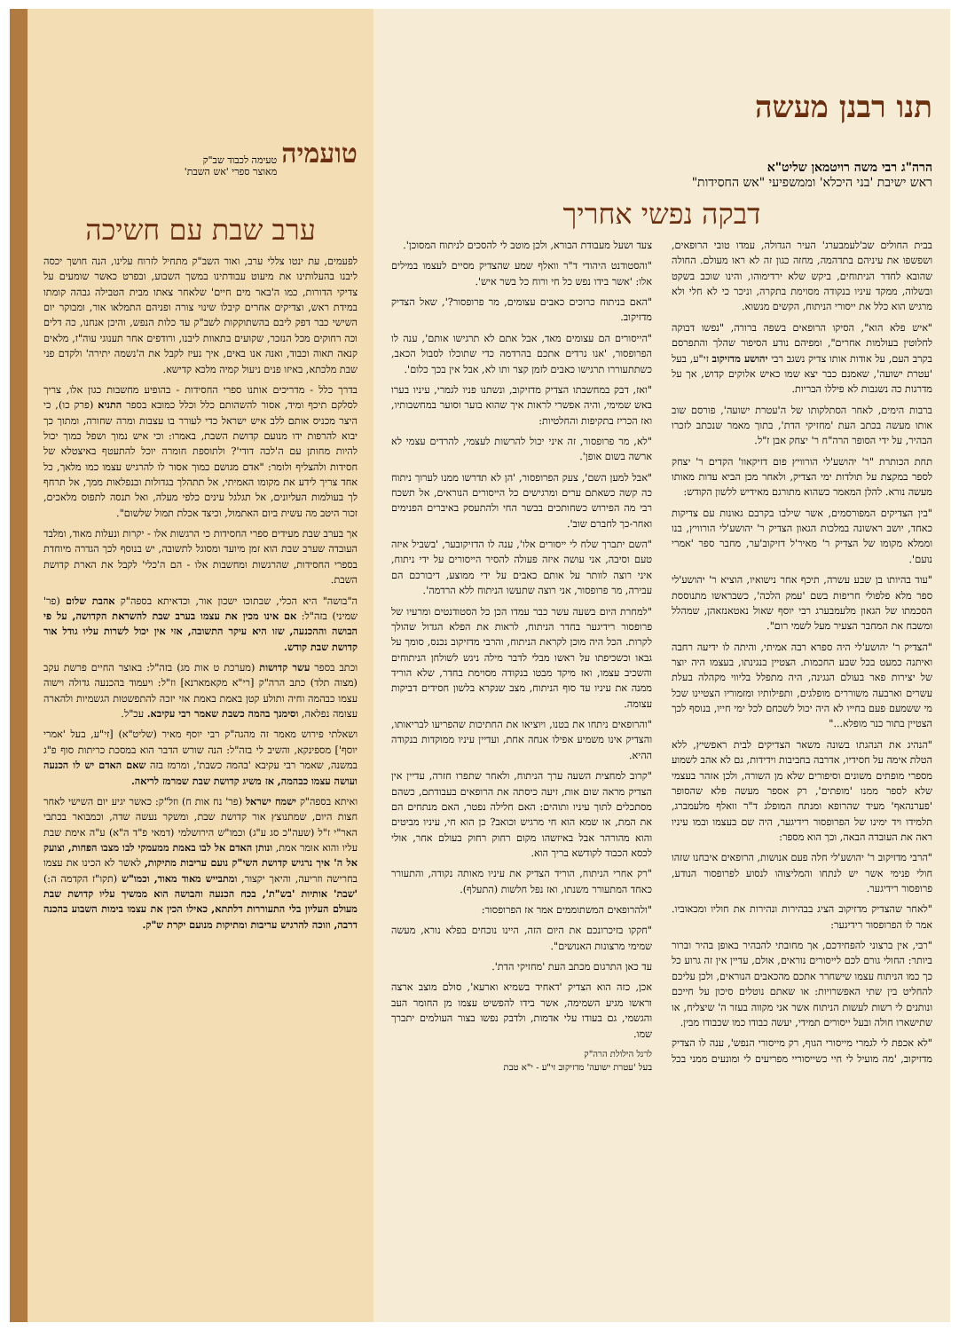תנו רבנן מעשה
הרה"ג רבי משה רויטמאן שליט"א
ראש ישיבת 'בני היכלא' וממשפיעי "אש החסידות"
דבקה נפשי אחריך
בבית החולים שב'לעמבערג' העיר הגדולה, עמדו טובי הרופאים, ושפשפו את עיניהם בתדהמה, מחזה כגון זה לא ראו מעולם. החולה שהובא לחדר הניתוחים, ביקש שלא ירדימוהו, והינו שוכב בשקט ובשלוה, ממקד עיניו בנקודה מסוימת בתקרה, וניכר כי לא חלי ולא מרגיש הוא כלל את ייסורי הניתוח, הקשים מנשוא.
"איש פלא הוא", הסיקו הרופאים בשפה ברורה, "נפשו דבוקה לחלוטין בעולמות אחרים", ומפיהם נודע הסיפור שהלך והתפרסם בקרב העם, על אודות אותו צדיק נשגב רבי יהושע מדזיקוב זי"ע, בעל 'עטרת ישועה', שאמנם כבר יצא שמו כאיש אלוקים קדוש, אך על מדרגות כה נשגבות לא פיללו הבריות.
ברבות הימים, לאחר הסתלקותו של ה'עטרת ישועה', פורסם שוב אותו מעשה בכתב העת 'מחזיקי הדת', בתוך מאמר שנכתב לזכרו הבהיר, על ידי הסופר הרה"ח ר' יצחק אבן ז"ל.
תחת הכותרת "ר' יהושע'לי הורוויץ פום דזיקאוו' הקדים ר' יצחק לספר במקצת על תולדות ימי הצדיק, ולאחר מכן הביא עדות מאותו מעשה נורא. להלן המאמר כשהוא מתורגם מאידיש ללשון הקודש:
"בין הצדיקים המפורסמים, אשר שילבו בקרבם גאונות עם צדיקות כאחד, יושב ראשונה במלכות הגאון הצדיק ר' יהושע'לי הורוויץ, בנו וממלא מקומו של הצדיק ר' מאיר'ל דזיקוב'ער, מחבר ספר 'אמרי נועם'.
"עוד בהיותו בן שבע עשרה, תיכף אחר נישואיו, הוציא ר' יהושע'לי ספר מלא פלפולי חריפות בשם 'עמק הלכה', כשבראשו מתנוססת הסכמתו של הגאון מלעמבערג רבי יוסף שאול נאטאנזאהן, שמהלל ומשבח את המחבר הצעיר מעל לשמי רום".
"הצדיק ר' יהושע'לי היה ספרא רבה אמיתי, והיתה לו ידיעה רחבה ואיתנה כמעט בכל שבע החכמות. הצטיין בנגינתו, בעצמו היה יוצר של יצירות פאר בעולם הנגינה, היה מתפלל בליווי מקהלה בעלת עשרים וארבעה משוררים מופלגים, ותפילותיו ומזמוריו הצטיינו שכל מי ששמעם פעם בחייו לא היה יכול לשכחם לכל ימי חייו, בנוסף לכך הצטיין בתור כנר מופלא..."
"הנהיג את הנהגתו בשונה משאר הצדיקים לבית ראפשיץ, ללא הטלת אימה על חסידיו, אדרבה בחביבות וידידות, גם לא אהב לשמוע מספרי מופתים משונים וסיפורים שלא מן השורה, ולכן אזהר בעצמי שלא לספר ממנו 'מופתים', רק אספר מעשה פלא שהסופר 'פערנהאף' מעיד שהרופא ומנתח המופלג ד"ר וואלף מלעמברג, תלמידו ויד ימינו של הפרופסור רידיגער, היה שם בעצמו ובמו עיניו ראה את העובדה הבאה, וכך הוא מספר:
"הרבי מדזיקוב ר' יהושע'לי חלה פעם אנושות, הרופאים איבחנו שזהו חולי פנימי אשר יש לנתחו והמליצוהו לנסוע לפרופסור הנודע, פרופסור רידיגער.
"לאחר שהצדיק מדזיקוב הציג בבהירות ונהירות את חוליו ומכאוביו. אמר לו הפרופסור רידיגער:
"רבי, אין ברצוני להפחידכם, אך מחובתי להבהיר באופן בהיר וברור ביותר: החולי גורם לכם לייסורים נוראים, אולם, עדיין אין זה גרוע כל כך כמו הניתוח עצמו שישחרר אתכם מהכאבים הנוראים, ולכן עליכם להחליט בין שתי האפשרויות: או שאתם נוטלים סיכון על חייכם ונותנים לי רשות לעשות הניתוח אשר אני מקווה בעזר ה' שיצליח, או שתישארו חולה ובעל ייסורים תמידי, יעשה כבודו כמו שכבודו מבין.
"לא אכפת לי לגמרי מייסורי הגוף, רק מייסורי הנפש', ענה לו הצדיק מדזיקוב, 'מה מועיל לי חיי כשייסוריי מפריעים לי ומונעים ממני בכל צעד ושעל מעבודת הבורא, ולכן מוטב לי להסכים לניתוח המסוכן'.
"והסטודנט היהודי ד"ר וואלף שמע שהצדיק מסיים לעצמו במילים אלו: 'אשר בידו נפש כל חי ורוח כל בשר איש'.
"האם בניתוח כרוכים כאבים עצומים, מר פרופסור?', שאל הצדיק מדזיקוב.
"הייסורים הם עצומים מאד, אבל אתם לא תרגישו אותם', ענה לו הפרופסור, 'אנו נרדים אתכם בהרדמה כדי שתוכלו לסבול הכאב, כשתתעוררו תרגישו כאבים לזמן קצר ותו לא, אבל אין בכך כלום'.
"ואז, דבק במחשבתו הצדיק מדזיקוב, ונשתנו פניו לגמרי, עיניו בערו באש שמימי, והיה אפשרי לראות איך שהוא בוער וסוער במחשבותיו, ואז הכריז בתקיפות והחלטיות:
"לא, מר פרופסור, זה איני יכול להרשות לעצמי, להרדים עצמי לא ארשה בשום אופן'.
"אבל למען השם', צעק הפרופסור, 'הן לא תדרשו ממנו לערוך ניתוח כה קשה כשאתם ערים ומרגישים כל הייסורים הנוראים, אל תשכח רבי מה הפירוש כשחותכים בבשר החי ולהתעסק באיברים הפנימים ואחר-כך לחברם שוב'.
"השם יתברך שלח לי ייסורים אלו', ענה לו הדזיקובער, 'בשביל איזה טעם וסיבה, אני עושה איזה פעולה להסיר הייסורים על ידי ניתוח, איני רוצה לוותר על אותם כאבים על ידי ממוצע, דיבורכם הם עבירה, מר פרופסור, אני רוצה שתעשו הניתוח ללא הרדמה'.
"למחרת היום בשעה עשר כבר עמדו הכן כל הסטודנטים ומרעיו של פרופסור רידיגער בחדר הניתוח, לראות את הפלא הגדול שהולך לקרות. הכל היה מוכן לקראת הניתוח, והרבי מדזיקוב נכנס, סומך על גבאו וכשכיפתו על ראשו מבלי לדבר מילה ניגש לשולחן הניתוחים והשכיב עצמו, ואז מיקד מבטו בנקודה מסוימת בחדר, שלא הוריד ממנה את עיניו עד סוף הניתוח, מצב שנקרא בלשון חסידים דביקות עצומה.
"והרופאים ניתחו את בטנו, ויוציאו את החתיכות שהפריעו לבריאותו, והצדיק אינו משמיע אפילו אנחה אחת, ועדיין עיניו ממוקדות בנקודה ההיא.
"קרוב למחצית השעה ערך הניתוח, ולאחר שתפרו חזרה, עדיין אין הצדיק מראה שום אות, זיעה כיסתה את הרופאים בעבודתם, כשהם מסתכלים לתוך עיניו ותוהים: האם חלילה נפטר, האם מנתחים הם את המת, או שמא הוא חי מרגיש וכואב? כן הוא חי, עיניו מביטים והוא מהורהר אבל באיזשהו מקום רחוק רחוק בעולם אחר, אולי לכסא הכבוד לקודשא בריך הוא.
"רק אחרי הניתוח, הוריד הצדיק את עיניו מאותה נקודה, והתעורר כאחד המתעורר משנתו, ואז נפל חלשות (התעלף).
"ולהרופאים המשתוממים אמר אז הפרופסור:
"חקקו בזיכרונכם את היום הזה, היינו נוכחים בפלא נורא, מעשה שמימי מרצונות האנושים".
עד כאן התרגום מכתב העת 'מחזיקי הדת'.
אכן, כזה הוא הצדיק 'דאחיד בשמיא וארעא', סולם מוצב ארצה וראשו מגיע השמימה, אשר בידו להפשיט עצמו מן החומר העב והגשמי, גם בעודו עלי אדמות, ולדבק נפשו בצור העולמים יתברך שמו.
לרגל הילולת הרה"ק
בעל 'עטרת ישועה' מדזיקוב זי"ע - י"א טבת
טועמיה
טעימה לכבוד שב"ק
מאוצר ספרי 'אש השבת'
ערב שבת עם חשיכה
לפעמים, עת ינטו צללי ערב, ואור השב"ק מתחיל לזרוח עלינו, הנה חושך יכסה ליבנו בהעלותינו את מיעוט עבודתינו במשך השבוע, ובפרט כאשר שומעים על צדיקי הדורות, כמו ה'באר מים חיים' שלאחר צאתו מבית הטבילה גבהה קומתו במידת ראש, וצדיקים אחרים קיבלו שינוי צורה ופניהם התמלאו אור, ומבוקר יום השישי כבר דפק ליבם בהשתוקקות לשב"ק עד כלות הנפש, והיכן אנחנו, כה דלים וכה רחוקים מכל הנזכר, שקועים בתאוות ליבנו, ורודפים אחר תענוגי עוה"ז, מלאים קנאה תאוה וכבוד, ואנה אנו באים, איך נעיז לקבל את ה'נשמה יתירה' ולקדם פני שבת מלכתא, באיזו פנים ניעול קמיה מלכא קדישא.
בדרך כלל - מדריכים אותנו ספרי החסידות - בהופיע מחשבות כגון אלו, צריך לסלקם תיכף ומיד, אסור להשהותם כלל וכלל כמובא בספר התניא (פרק כו), כי היצר מכניס אותם ללב איש ישראל כדי לעורר בו עצבות ומרה שחורה, ומתוך כך יבוא להרפות ידו מנועם קדושת השבת, באמרו: וכי איש נמוך ושפל כמוך יכול להיות מחותן עם ה'לכה דודי'? ולתוספת חומרה יוכל להתעטף באיצטלא של חסידות ולהצליף ולומר: "אדם מגושם כמוך אסור לו להרגיש עצמו כמו מלאך, כל אחד צריך לידע את מקומו האמיתי, אל תתהלך בגדולות ובנפלאות ממך, אל תרחף לך בעולמות העליונים, אל תגלגל עינים כלפי מעלה, ואל תנסה לתפוס מלאכים, זכור היטב מה עשית ביום האתמול, וכיצד אכלת תמול שלשום".
אך בערב שבת מעידים ספרי החסידות כי הרגשות אלו - יקרות ונעלות מאוד, ומלבד העובדה שערב שבת הוא זמן מיועד ומסוגל לתשובה, יש בנוסף לכך הגדרה מיוחדת בספרי החסידות, שהרגשות ומחשבות אלו - הם ה'כלי' לקבל את הארת קדושת השבת.
ה"בושה" היא הכלי, שבתוכו ישכון אור, וכדאיתא בספה"ק אהבת שלום (פר' שמיני) בזה"ל: אם אינו מכין את עצמו בערב שבת להשראת הקדושה, על פי הבושה וההכנעה, שזו היא עיקר התשובה, אזי אין יכול לשרות עליו גודל אור קדושת שבת קודש.
וכתב בספר עשר קדושות (מערכת ט אות מג) בזה"ל: באוצר החיים פרשת עקב (מצוה תלד) כתב הרה"ק [רי"א מקאמארנא] וז"ל: ויעמוד בהכנעה גדולה וישוה עצמו כבהמה וחיה ותולע קטן באמת באמת אזי יזכה להתפשטות הגשמיות ולהארה עצומה נפלאה, וסימנך בהמה כשבת שאמר רבי עקיבא. עכ"ל.
ושאלתי פירוש מאמר זה מהגה"ק רבי יוסף מאיר (שליט"א) [זי"ע, בעל 'אמרי יוסף'] מספינקא, והשיב לי בזה"ל: הנה שורש הדבר הוא במסכת כריתות סוף פ"ג במשנה, שאמר רבי עקיבא 'בהמה כשבת', ומרמז בזה שאם האדם יש לו הכנעה ועושה עצמו כבהמה, אז משיג קדושת שבת שמרמז לריאה.
ואיתא בספה"ק ישמח ישראל (פר' נח אות ח) וזל"ק: כאשר יגיע יום השישי לאחר חצות היום, שמתנוצץ אור קדושת שבת, ומשקר נעשה שדה, וכמבואר בכתבי האר"י ז"ל (שעה"כ סג ע"ג) וכמו"ש הירושלמי (דמאי פ"ד ה"א) ע"ה אימת שבת עליו והוא אומר אמת, ונותן האדם אל לבו באמת ממעמקי לבו מצבו הפחות, וצועק אל ה' איך נרגיש קדושת השי"ק נועם עריבות מתיקות, לאשר לא הכינו את עצמו בחרישה וזריעה, והיאך יקצור, ומתבייש מאוד מאוד, וכמו"ש (תקו"ז הקדמה ה:) 'שבת' אותיות 'בש"ת', בכח הכנעה והבושה הוא ממשיך עליו קדושת שבת מעולם העליון בלי התעוררות דלתתא, כאילו הכין את עצמו בימות השבוע בהכנה דרבה, וזוכה להרגיש עריבות ומתיקות מנועם יקרת ש"ק.